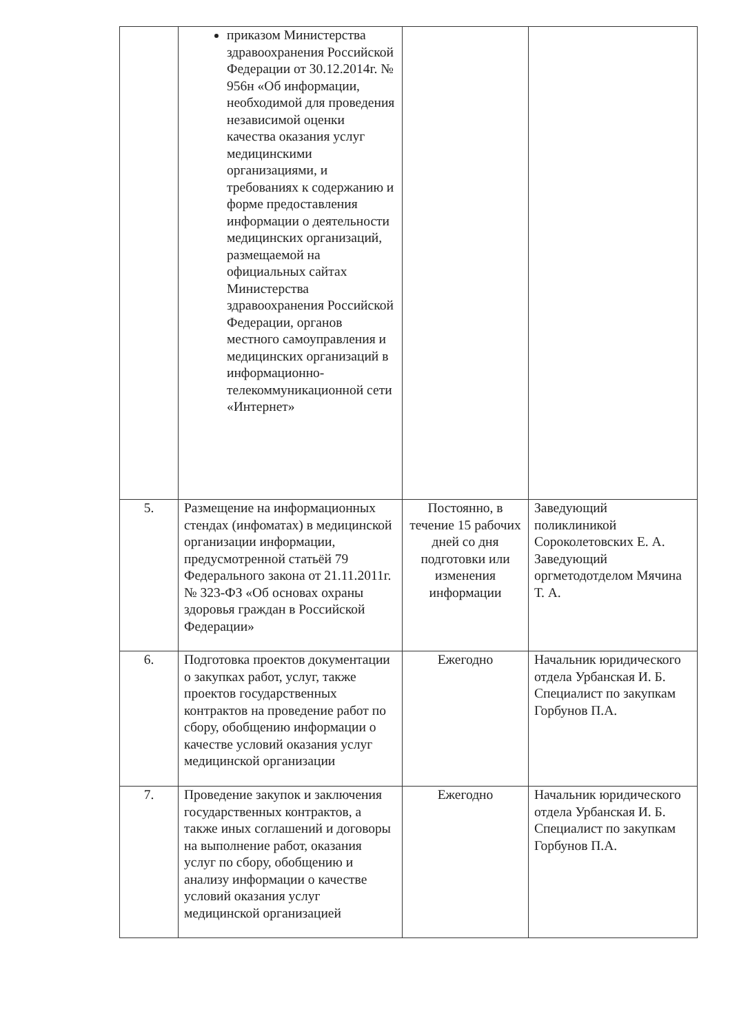| | приказом Министерства здравоохранения Российской Федерации от 30.12.2014г. № 956н «Об информации, необходимой для проведения независимой оценки качества оказания услуг медицинскими организациями, и требованиях к содержанию и форме предоставления информации о деятельности медицинских организаций, размещаемой на официальных сайтах Министерства здравоохранения Российской Федерации, органов местного самоуправления и медицинских организаций в информационно-телекоммуникационной сети «Интернет» | | |
| 5. | Размещение на информационных стендах (инфоматах) в медицинской организации информации, предусмотренной статьёй 79 Федерального закона от 21.11.2011г. № 323-ФЗ «Об основах охраны здоровья граждан в Российской Федерации» | Постоянно, в течение 15 рабочих дней со дня подготовки или изменения информации | Заведующий поликлиникой Сороколетовских Е. А. Заведующий оргметодотделом Мячина Т. А. |
| 6. | Подготовка проектов документации о закупках работ, услуг, также проектов государственных контрактов на проведение работ по сбору, обобщению информации о качестве условий оказания услуг медицинской организации | Ежегодно | Начальник юридического отдела Урбанская И. Б. Специалист по закупкам Горбунов П.А. |
| 7. | Проведение закупок и заключения государственных контрактов, а также иных соглашений и договоры на выполнение работ, оказания услуг по сбору, обобщению и анализу информации о качестве условий оказания услуг медицинской организацией | Ежегодно | Начальник юридического отдела Урбанская И. Б. Специалист по закупкам Горбунов П.А. |